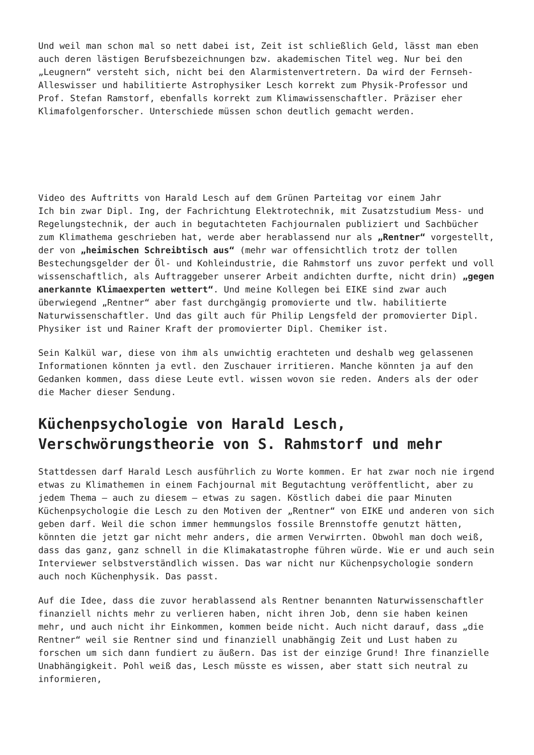Und weil man schon mal so nett dabei ist, Zeit ist schließlich Geld, lässt man eben auch deren lästigen Berufsbezeichnungen bzw. akademischen Titel weg. Nur bei den „Leugnern“ versteht sich, nicht bei den Alarmistenvertretern. Da wird der Fernseh-Alleswisser und habilitierte Astrophysiker Lesch korrekt zum Physik-Professor und Prof. Stefan Ramstorf, ebenfalls korrekt zum Klimawissenschaftler. Präziser eher Klimafolgenforscher. Unterschiede müssen schon deutlich gemacht werden.
Video des Auftritts von Harald Lesch auf dem Grünen Parteitag vor einem Jahr
Ich bin zwar Dipl. Ing, der Fachrichtung Elektrotechnik, mit Zusatzstudium Mess- und Regelungstechnik, der auch in begutachteten Fachjournalen publiziert und Sachbücher zum Klimathema geschrieben hat, werde aber herablassend nur als „Rentner“ vorgestellt, der von „heimischen Schreibtisch aus“ (mehr war offensichtlich trotz der tollen Bestechungsgelder der Öl- und Kohleindustrie, die Rahmstorf uns zuvor perfekt und voll wissenschaftlich, als Auftraggeber unserer Arbeit andichten durfte, nicht drin) „gegen anerkannte Klimaexperten wettert“. Und meine Kollegen bei EIKE sind zwar auch überwiegend „Rentner“ aber fast durchgängig promovierte und tlw. habilitierte Naturwissenschaftler. Und das gilt auch für Philip Lengsfeld der promovierter Dipl. Physiker ist und Rainer Kraft der promovierter Dipl. Chemiker ist.
Sein Kalkül war, diese von ihm als unwichtig erachteten und deshalb weg gelassenen Informationen könnten ja evtl. den Zuschauer irritieren. Manche könnten ja auf den Gedanken kommen, dass diese Leute evtl. wissen wovon sie reden. Anders als der oder die Macher dieser Sendung.
Küchenpsychologie von Harald Lesch, Verschwörungstheorie von S. Rahmstorf und mehr
Stattdessen darf Harald Lesch ausführlich zu Worte kommen. Er hat zwar noch nie irgend etwas zu Klimathemen in einem Fachjournal mit Begutachtung veröffentlicht, aber zu jedem Thema – auch zu diesem – etwas zu sagen. Köstlich dabei die paar Minuten Küchenpsychologie die Lesch zu den Motiven der „Rentner“ von EIKE und anderen von sich geben darf. Weil die schon immer hemmungslos fossile Brennstoffe genutzt hätten, könnten die jetzt gar nicht mehr anders, die armen Verwirrten. Obwohl man doch weiß, dass das ganz, ganz schnell in die Klimakatastrophe führen würde. Wie er und auch sein Interviewer selbstverständlich wissen. Das war nicht nur Küchenpsychologie sondern auch noch Küchenphysik. Das passt.
Auf die Idee, dass die zuvor herablassend als Rentner benannten Naturwissenschaftler finanziell nichts mehr zu verlieren haben, nicht ihren Job, denn sie haben keinen mehr, und auch nicht ihr Einkommen, kommen beide nicht. Auch nicht darauf, dass „die Rentner“ weil sie Rentner sind und finanziell unabhängig Zeit und Lust haben zu forschen um sich dann fundiert zu äußern. Das ist der einzige Grund! Ihre finanzielle Unabhängigkeit. Pohl weiß das, Lesch müsste es wissen, aber statt sich neutral zu informieren,